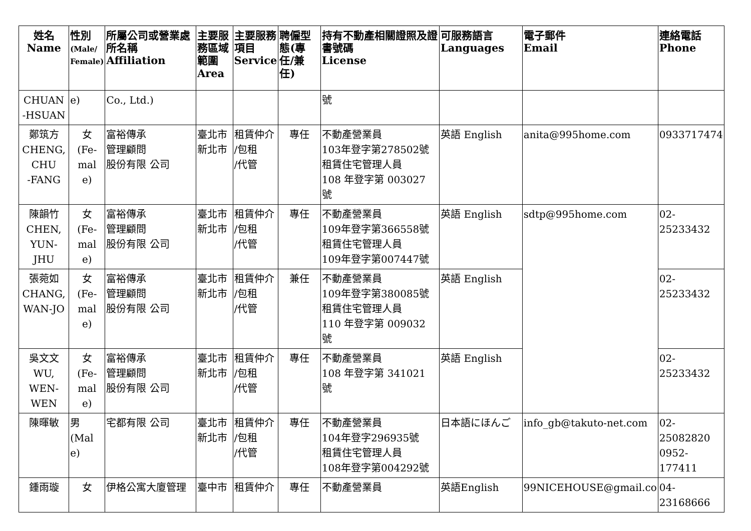| 姓名 Name | 性別 (Male/ Female) | 所屬公司或營業處所名稱 Affiliation | 主要服務區域範圍 Area | 主要服務項目 Service | 聘僱型態(專任/兼任) | 持有不動產相關證照及證書號碼 License | 可服務語言 Languages | 電子郵件 Email | 連絡電話 Phone |
| --- | --- | --- | --- | --- | --- | --- | --- | --- | --- |
| CHUAN -HSUAN | e) | Co., Ltd.) | | | | 號 | | | |
| 鄭筑方 CHENG, CHU -FANG | 女 (Fe- mal e) | 富裕傳承 管理顧問 股份有限 公司 | 臺北市 新北市 | 租賃仲介 /包租 /代管 | 專任 | 不動產營業員 103年登字第278502號 租賃住宅管理人員 108 年登字第 003027 號 | 英語 English | anita@995home.com | 0933717474 |
| 陳韻竹 CHEN, YUN- JHU | 女 (Fe- mal e) | 富裕傳承 管理顧問 股份有限 公司 | 臺北市 新北市 | 租賃仲介 /包租 /代管 | 專任 | 不動產營業員 109年登字第366558號 租賃住宅管理人員 109年登字第007447號 | 英語 English | sdtp@995home.com | 02-25233432 |
| 張菀如 CHANG, WAN-JO | 女 (Fe- mal e) | 富裕傳承 管理顧問 股份有限 公司 | 臺北市 新北市 | 租賃仲介 /包租 /代管 | 兼任 | 不動產營業員 109年登字第380085號 租賃住宅管理人員 110 年登字第 009032 號 | 英語 English | | 02-25233432 |
| 吳文文 WU, WEN- WEN | 女 (Fe- mal e) | 富裕傳承 管理顧問 股份有限 公司 | 臺北市 新北市 | 租賃仲介 /包租 /代管 | 專任 | 不動產營業員 108 年登字第 341021 號 | 英語 English | | 02-25233432 |
| 陳暉敏 | 男 (Mal e) | 宅都有限 公司 | 臺北市 新北市 | 租賃仲介 /包租 /代管 | 專任 | 不動產營業員 104年登字296935號 租賃住宅管理人員 108年登字第004292號 | 日本語にほんご | info_gb@takuto-net.com | 02-25082820 0952-177411 |
| 鍾雨璇 | 女 | 伊格公寓大廈管理 | 臺中市 | 租賃仲介 | 專任 | 不動產營業員 | 英語English | 99NICEHOUSE@gmail.co | 04-23168666 |